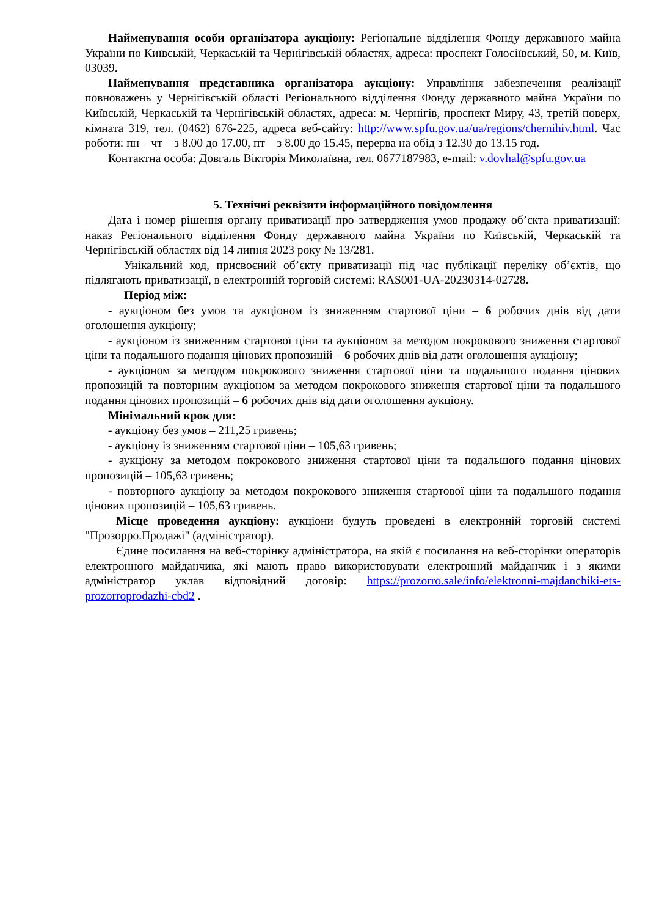Найменування особи організатора аукціону: Регіональне відділення Фонду державного майна України по Київській, Черкаській та Чернігівській областях, адреса: проспект Голосіївський, 50, м. Київ, 03039.
Найменування представника організатора аукціону: Управління забезпечення реалізації повноважень у Чернігівській області Регіонального відділення Фонду державного майна України по Київській, Черкаській та Чернігівській областях, адреса: м. Чернігів, проспект Миру, 43, третій поверх, кімната 319, тел. (0462) 676-225, адреса веб-сайту: http://www.spfu.gov.ua/ua/regions/chernihiv.html. Час роботи: пн – чт – з 8.00 до 17.00, пт – з 8.00 до 15.45, перерва на обід з 12.30 до 13.15 год.
Контактна особа: Довгаль Вікторія Миколаївна, тел. 0677187983, e-mail: v.dovhal@spfu.gov.ua
5. Технічні реквізити інформаційного повідомлення
Дата і номер рішення органу приватизації про затвердження умов продажу об’єкта приватизації: наказ Регіонального відділення Фонду державного майна України по Київській, Черкаській та Чернігівській областях від 14 липня 2023 року № 13/281.
Унікальний код, присвоєний об’єкту приватизації під час публікації переліку об’єктів, що підлягають приватизації, в електронній торговій системі: RAS001-UA-20230314-02728.
Період між:
- аукціоном без умов та аукціоном із зниженням стартової ціни – 6 робочих днів від дати оголошення аукціону;
- аукціоном із зниженням стартової ціни та аукціоном за методом покрокового зниження стартової ціни та подальшого подання цінових пропозицій – 6 робочих днів від дати оголошення аукціону;
- аукціоном за методом покрокового зниження стартової ціни та подальшого подання цінових пропозицій та повторним аукціоном за методом покрокового зниження стартової ціни та подальшого подання цінових пропозицій – 6 робочих днів від дати оголошення аукціону.
Мінімальний крок для:
- аукціону без умов – 211,25 гривень;
- аукціону із зниженням стартової ціни – 105,63 гривень;
- аукціону за методом покрокового зниження стартової ціни та подальшого подання цінових пропозицій – 105,63 гривень;
- повторного аукціону за методом покрокового зниження стартової ціни та подальшого подання цінових пропозицій – 105,63 гривень.
Місце проведення аукціону: аукціони будуть проведені в електронній торговій системі "Прозорро.Продажі" (адміністратор).
Єдине посилання на веб-сторінку адміністратора, на якій є посилання на веб-сторінки операторів електронного майданчика, які мають право використовувати електронний майданчик і з якими адміністратор уклав відповідний договір: https://prozorro.sale/info/elektronni-majdanchiki-ets-prozorroprodazhi-cbd2 .